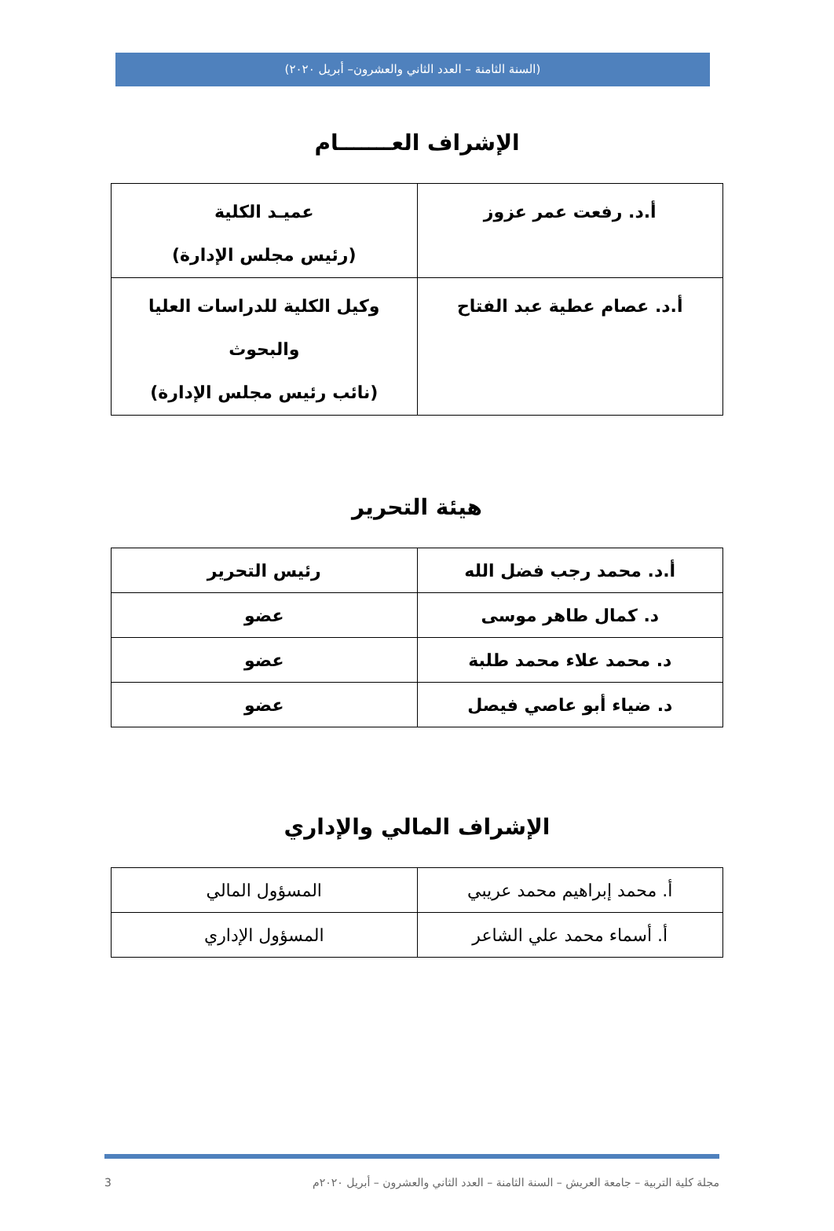(السنة الثامنة – العدد الثاني والعشرون– أبريل ٢٠٢٠)
الإشراف العـــــــام
| أ.د. رفعت عمر عزوز | عميـد الكلية (رئيس مجلس الإدارة) |
| أ.د. عصام عطية عبد الفتاح | وكيل الكلية للدراسات العليا والبحوث (نائب رئيس مجلس الإدارة) |
هيئة التحرير
| أ.د. محمد رجب فضل الله | رئيس التحرير |
| د. كمال طاهر موسى | عضو |
| د. محمد علاء محمد طلبة | عضو |
| د. ضياء أبو عاصي فيصل | عضو |
الإشراف المالي والإداري
| أ. محمد إبراهيم محمد عريبي | المسؤول المالي |
| أ. أسماء محمد علي الشاعر | المسؤول الإداري |
مجلة كلية التربية – جامعة العريش – السنة الثامنة – العدد الثاني والعشرون – أبريل ٢٠٢٠م 3